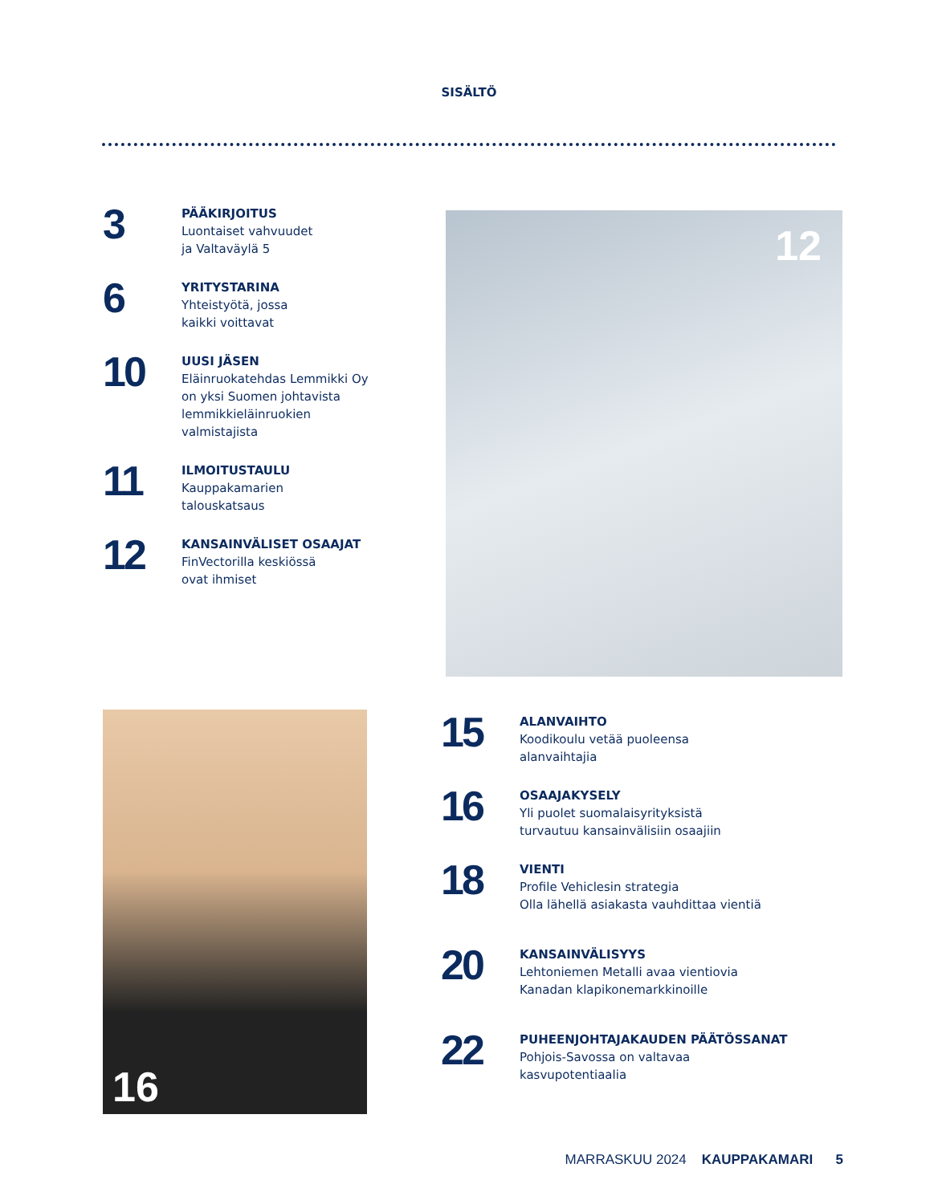SISÄLTÖ
3
PÄÄKIRJOITUS
Luontaiset vahvuudet
ja Valtaväylä 5
6
YRITYSTARINA
Yhteistyötä, jossa
kaikki voittavat
10
UUSI JÄSEN
Eläinruokatehdas Lemmikki Oy
on yksi Suomen johtavista
lemmikkieläinruokien
valmistajista
11
ILMOITUSTAULU
Kauppakamarien
talouskatsaus
12
KANSAINVÄLISET OSAAJAT
FinVectorilla keskiössä
ovat ihmiset
12
16
15
ALANVAIHTO
Koodikoulu vetää puoleensa
alanvaihtajia
16
OSAAJAKYSELY
Yli puolet suomalaisyrityksistä
turvautuu kansainvälisiin osaajiin
18
VIENTI
Profile Vehiclesin strategia
Olla lähellä asiakasta vauhdittaa vientiä
20
KANSAINVÄLISYYS
Lehtoniemen Metalli avaa vientiovia
Kanadan klapikonemarkkinoille
22
PUHEENJOHTAJAKAUDEN PÄÄTÖSSANAT
Pohjois-Savossa on valtavaa
kasvupotentiaalia
MARRASKUU 2024 KAUPPAKAMARI 5